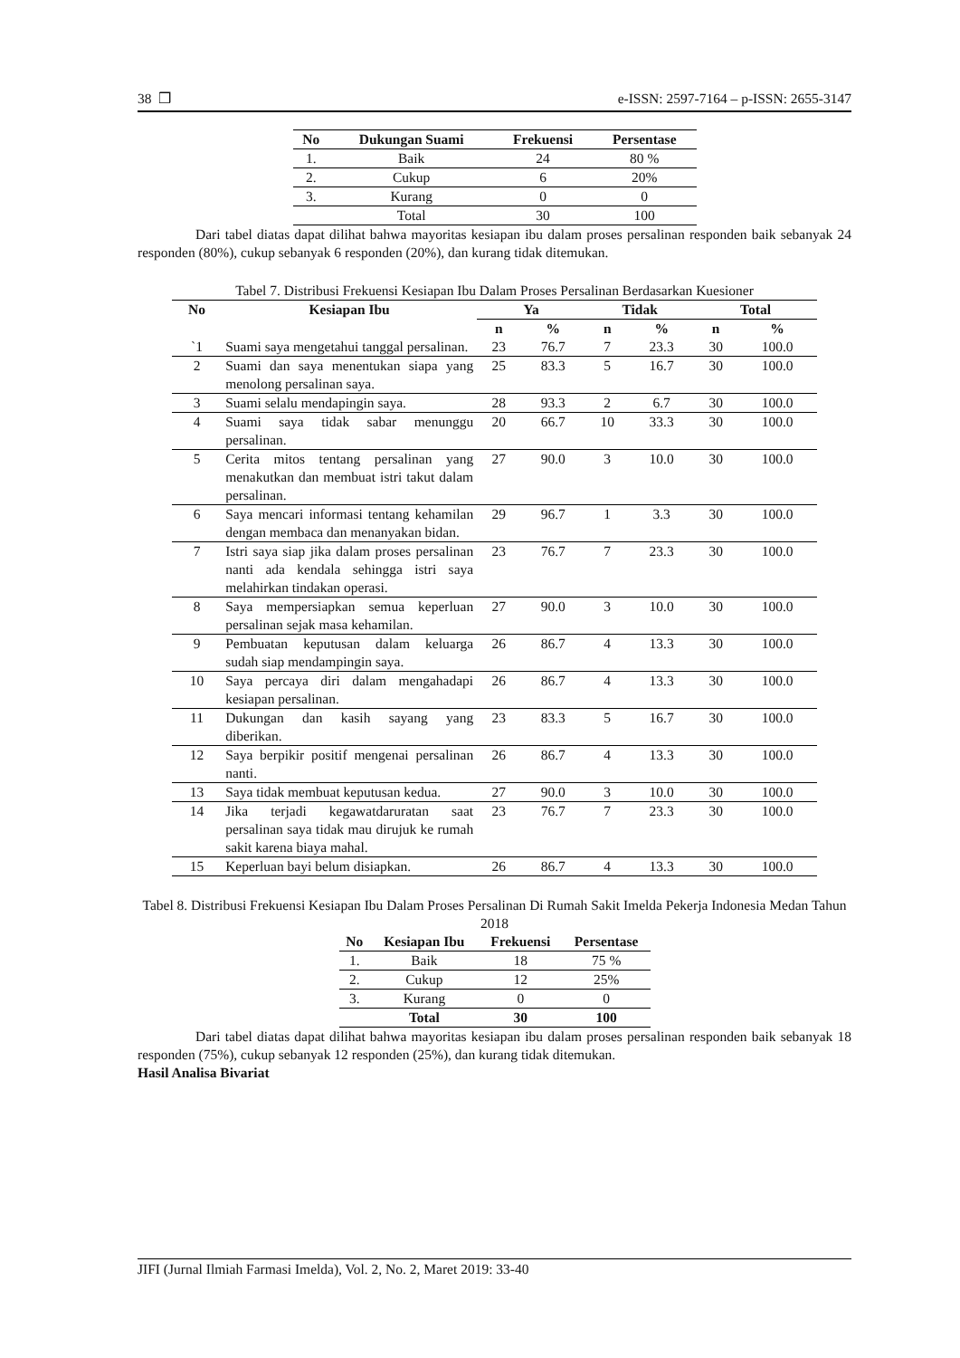38 ❒ e-ISSN: 2597-7164 – p-ISSN: 2655-3147
| No | Dukungan Suami | Frekuensi | Persentase |
| --- | --- | --- | --- |
| 1. | Baik | 24 | 80 % |
| 2. | Cukup | 6 | 20% |
| 3. | Kurang | 0 | 0 |
| | Total | 30 | 100 |
Dari tabel diatas dapat dilihat bahwa mayoritas kesiapan ibu dalam proses persalinan responden baik sebanyak 24 responden (80%), cukup sebanyak 6 responden (20%), dan kurang tidak ditemukan.
Tabel 7. Distribusi Frekuensi Kesiapan Ibu Dalam Proses Persalinan Berdasarkan Kuesioner
| No | Kesiapan Ibu | Ya | | Tidak | | Total | |
| --- | --- | --- | --- | --- | --- | --- | --- |
| | | n | % | n | % | n | % |
| `1 | Suami saya mengetahui tanggal persalinan. | 23 | 76.7 | 7 | 23.3 | 30 | 100.0 |
| 2 | Suami dan saya menentukan siapa yang menolong persalinan saya. | 25 | 83.3 | 5 | 16.7 | 30 | 100.0 |
| 3 | Suami selalu mendapingin saya. | 28 | 93.3 | 2 | 6.7 | 30 | 100.0 |
| 4 | Suami saya tidak sabar menunggu persalinan. | 20 | 66.7 | 10 | 33.3 | 30 | 100.0 |
| 5 | Cerita mitos tentang persalinan yang menakutkan dan membuat istri takut dalam persalinan. | 27 | 90.0 | 3 | 10.0 | 30 | 100.0 |
| 6 | Saya mencari informasi tentang kehamilan dengan membaca dan menanyakan bidan. | 29 | 96.7 | 1 | 3.3 | 30 | 100.0 |
| 7 | Istri saya siap jika dalam proses persalinan nanti ada kendala sehingga istri saya melahirkan tindakan operasi. | 23 | 76.7 | 7 | 23.3 | 30 | 100.0 |
| 8 | Saya mempersiapkan semua keperluan persalinan sejak masa kehamilan. | 27 | 90.0 | 3 | 10.0 | 30 | 100.0 |
| 9 | Pembuatan keputusan dalam keluarga sudah siap mendampingin saya. | 26 | 86.7 | 4 | 13.3 | 30 | 100.0 |
| 10 | Saya percaya diri dalam mengahadapi kesiapan persalinan. | 26 | 86.7 | 4 | 13.3 | 30 | 100.0 |
| 11 | Dukungan dan kasih sayang yang diberikan. | 23 | 83.3 | 5 | 16.7 | 30 | 100.0 |
| 12 | Saya berpikir positif mengenai persalinan nanti. | 26 | 86.7 | 4 | 13.3 | 30 | 100.0 |
| 13 | Saya tidak membuat keputusan kedua. | 27 | 90.0 | 3 | 10.0 | 30 | 100.0 |
| 14 | Jika terjadi kegawatdaruratan saat persalinan saya tidak mau dirujuk ke rumah sakit karena biaya mahal. | 23 | 76.7 | 7 | 23.3 | 30 | 100.0 |
| 15 | Keperluan bayi belum disiapkan. | 26 | 86.7 | 4 | 13.3 | 30 | 100.0 |
Tabel 8. Distribusi Frekuensi Kesiapan Ibu Dalam Proses Persalinan Di Rumah Sakit Imelda Pekerja Indonesia Medan Tahun 2018
| No | Kesiapan Ibu | Frekuensi | Persentase |
| --- | --- | --- | --- |
| 1. | Baik | 18 | 75 % |
| 2. | Cukup | 12 | 25% |
| 3. | Kurang | 0 | 0 |
| | Total | 30 | 100 |
Dari tabel diatas dapat dilihat bahwa mayoritas kesiapan ibu dalam proses persalinan responden baik sebanyak 18 responden (75%), cukup sebanyak 12 responden (25%), dan kurang tidak ditemukan.
Hasil Analisa Bivariat
JIFI (Jurnal Ilmiah Farmasi Imelda), Vol. 2, No. 2, Maret 2019: 33-40